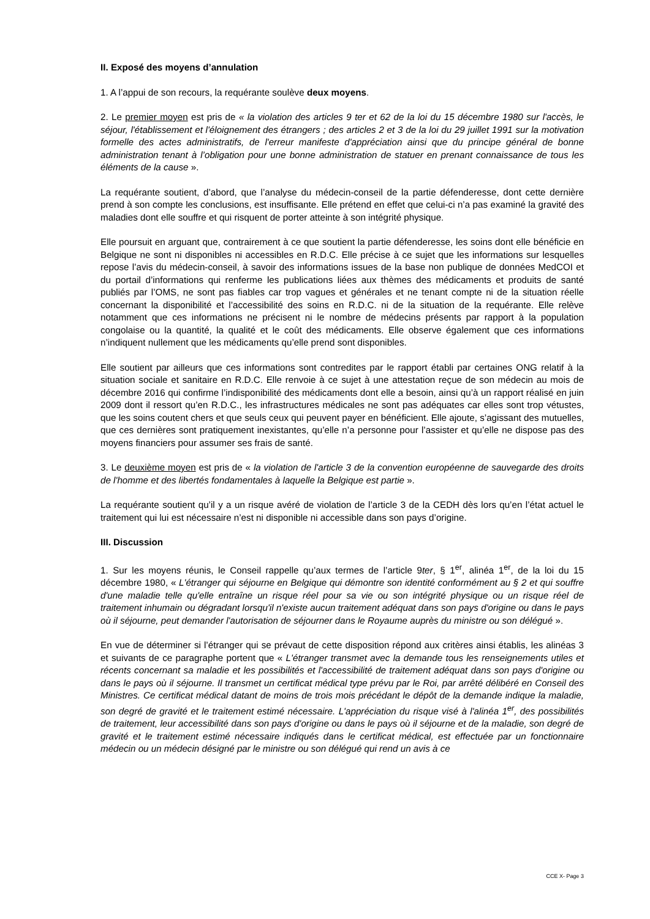II. Exposé des moyens d’annulation
1. A l’appui de son recours, la requérante soulève deux moyens.
2. Le premier moyen est pris de « la violation des articles 9 ter et 62 de la loi du 15 décembre 1980 sur l'accès, le séjour, l'établissement et l'éloignement des étrangers ; des articles 2 et 3 de la loi du 29 juillet 1991 sur la motivation formelle des actes administratifs, de l'erreur manifeste d'appréciation ainsi que du principe général de bonne administration tenant à l’obligation pour une bonne administration de statuer en prenant connaissance de tous les éléments de la cause ».
La requérante soutient, d’abord, que l’analyse du médecin-conseil de la partie défenderesse, dont cette dernière prend à son compte les conclusions, est insuffisante. Elle prétend en effet que celui-ci n’a pas examiné la gravité des maladies dont elle souffre et qui risquent de porter atteinte à son intégrité physique.
Elle poursuit en arguant que, contrairement à ce que soutient la partie défenderesse, les soins dont elle bénéficie en Belgique ne sont ni disponibles ni accessibles en R.D.C. Elle précise à ce sujet que les informations sur lesquelles repose l’avis du médecin-conseil, à savoir des informations issues de la base non publique de données MedCOI et du portail d’informations qui renferme les publications liées aux thèmes des médicaments et produits de santé publiés par l’OMS, ne sont pas fiables car trop vagues et générales et ne tenant compte ni de la situation réelle concernant la disponibilité et l’accessibilité des soins en R.D.C. ni de la situation de la requérante. Elle relève notamment que ces informations ne précisent ni le nombre de médecins présents par rapport à la population congolaise ou la quantité, la qualité et le coût des médicaments. Elle observe également que ces informations n’indiquent nullement que les médicaments qu’elle prend sont disponibles.
Elle soutient par ailleurs que ces informations sont contredites par le rapport établi par certaines ONG relatif à la situation sociale et sanitaire en R.D.C. Elle renvoie à ce sujet à une attestation reçue de son médecin au mois de décembre 2016 qui confirme l’indisponibilité des médicaments dont elle a besoin, ainsi qu’à un rapport réalisé en juin 2009 dont il ressort qu’en R.D.C., les infrastructures médicales ne sont pas adéquates car elles sont trop vétustes, que les soins coutent chers et que seuls ceux qui peuvent payer en bénéficient. Elle ajoute, s’agissant des mutuelles, que ces dernières sont pratiquement inexistantes, qu’elle n’a personne pour l’assister et qu’elle ne dispose pas des moyens financiers pour assumer ses frais de santé.
3. Le deuxième moyen est pris de « la violation de l'article 3 de la convention européenne de sauvegarde des droits de l'homme et des libertés fondamentales à laquelle la Belgique est partie ».
La requérante soutient qu’il y a un risque avéré de violation de l’article 3 de la CEDH dès lors qu’en l’état actuel le traitement qui lui est nécessaire n’est ni disponible ni accessible dans son pays d’origine.
III. Discussion
1. Sur les moyens réunis, le Conseil rappelle qu’aux termes de l’article 9ter, § 1<sup>er</sup>, alinéa 1<sup>er</sup>, de la loi du 15 décembre 1980, « L'étranger qui séjourne en Belgique qui démontre son identité conformément au § 2 et qui souffre d'une maladie telle qu'elle entraîne un risque réel pour sa vie ou son intégrité physique ou un risque réel de traitement inhumain ou dégradant lorsqu'il n'existe aucun traitement adéquat dans son pays d'origine ou dans le pays où il séjourne, peut demander l'autorisation de séjourner dans le Royaume auprès du ministre ou son délégué ».
En vue de déterminer si l’étranger qui se prévaut de cette disposition répond aux critères ainsi établis, les alinéas 3 et suivants de ce paragraphe portent que « L'étranger transmet avec la demande tous les renseignements utiles et récents concernant sa maladie et les possibilités et l'accessibilité de traitement adéquat dans son pays d'origine ou dans le pays où il séjourne. Il transmet un certificat médical type prévu par le Roi, par arrêté délibéré en Conseil des Ministres. Ce certificat médical datant de moins de trois mois précédant le dépôt de la demande indique la maladie, son degré de gravité et le traitement estimé nécessaire. L'appréciation du risque visé à l'alinéa 1<sup>er</sup>, des possibilités de traitement, leur accessibilité dans son pays d'origine ou dans le pays où il séjourne et de la maladie, son degré de gravité et le traitement estimé nécessaire indiqués dans le certificat médical, est effectuée par un fonctionnaire médecin ou un médecin désigné par le ministre ou son délégué qui rend un avis à ce
CCE X- Page 3